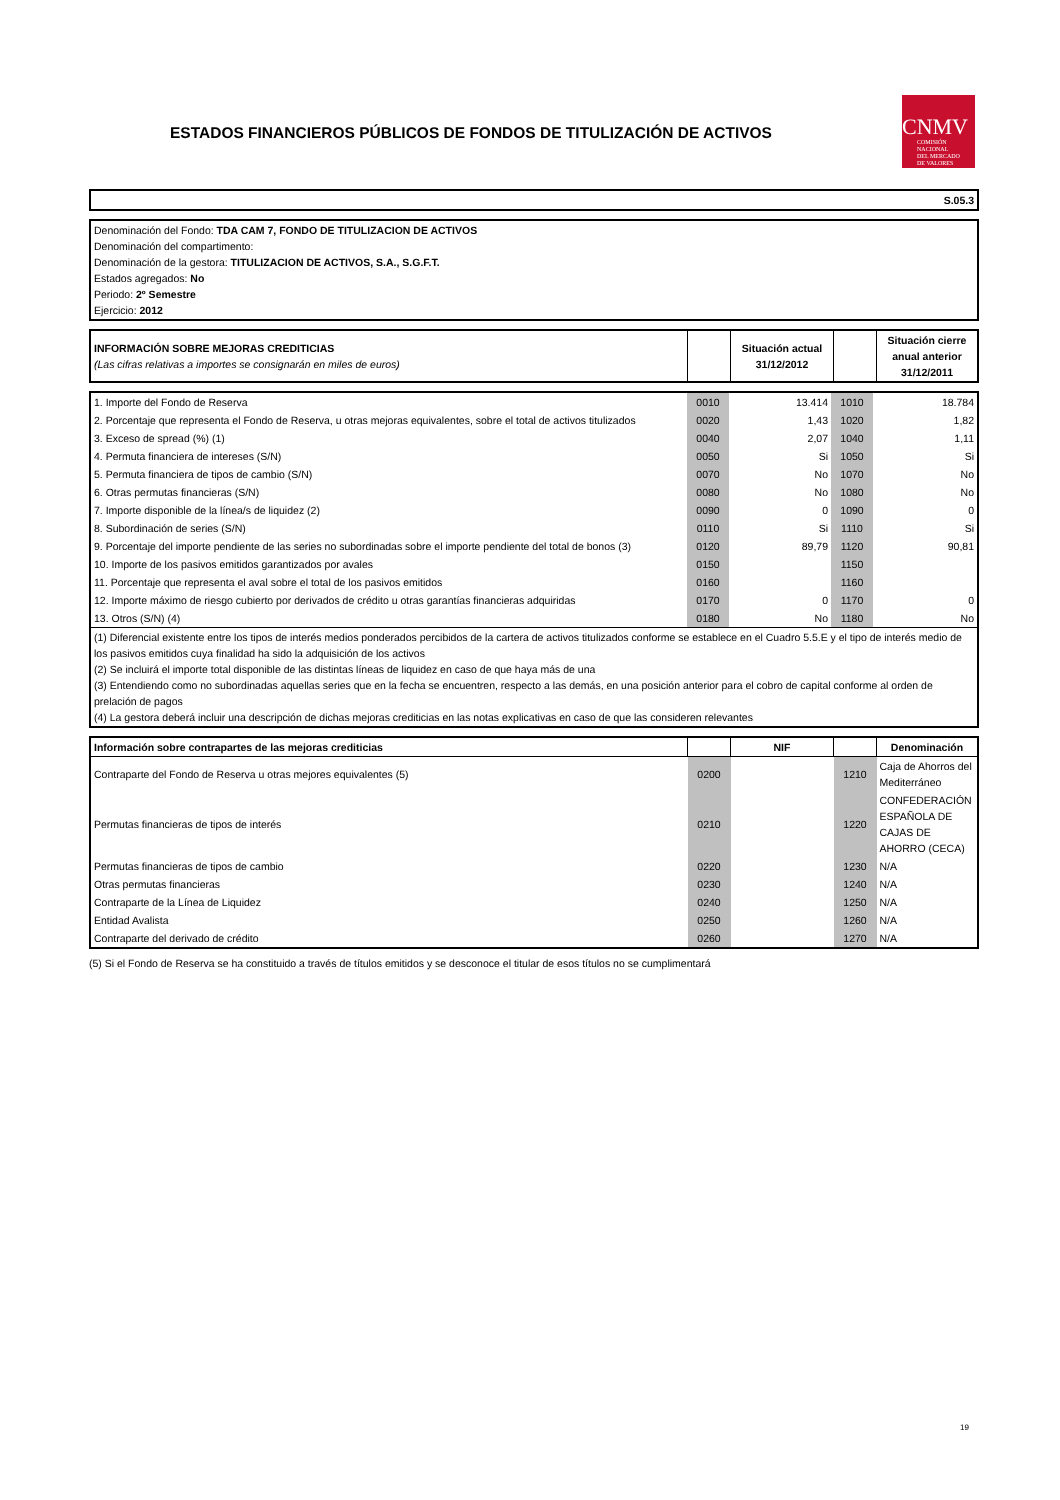ESTADOS FINANCIEROS PÚBLICOS DE FONDOS DE TITULIZACIÓN DE ACTIVOS
CNMV
COMISIÓN
NACIONAL
DEL MERCADO
DE VALORES
| S.05.3 |
| Denominación del Fondo: TDA CAM 7, FONDO DE TITULIZACION DE ACTIVOS Denominación del compartimento: Denominación de la gestora: TITULIZACION DE ACTIVOS, S.A., S.G.F.T. Estados agregados: No Periodo: 2º Semestre Ejercicio: 2012 |
| INFORMACIÓN SOBRE MEJORAS CREDITICIAS (Las cifras relativas a importes se consignarán en miles de euros) | | Situación actual 31/12/2012 | | Situación cierre anual anterior 31/12/2011 |
| 1. Importe del Fondo de Reserva | 0010 | 13.414 | 1010 | 18.784 |
| 2. Porcentaje que representa el Fondo de Reserva, u otras mejoras equivalentes, sobre el total de activos titulizados | 0020 | 1,43 | 1020 | 1,82 |
| 3. Exceso de spread (%) (1) | 0040 | 2,07 | 1040 | 1,11 |
| 4. Permuta financiera de intereses (S/N) | 0050 | Si | 1050 | Si |
| 5. Permuta financiera de tipos de cambio (S/N) | 0070 | No | 1070 | No |
| 6. Otras permutas financieras (S/N) | 0080 | No | 1080 | No |
| 7. Importe disponible de la línea/s de liquidez (2) | 0090 | 0 | 1090 | 0 |
| 8. Subordinación de series (S/N) | 0110 | Si | 1110 | Si |
| 9. Porcentaje del importe pendiente de las series no subordinadas sobre el importe pendiente del total de bonos (3) | 0120 | 89,79 | 1120 | 90,81 |
| 10. Importe de los pasivos emitidos garantizados por avales | 0150 | | 1150 | |
| 11. Porcentaje que representa el aval sobre el total de los pasivos emitidos | 0160 | | 1160 | |
| 12. Importe máximo de riesgo cubierto por derivados de crédito u otras garantías financieras adquiridas | 0170 | 0 | 1170 | 0 |
| 13. Otros (S/N) (4) | 0180 | No | 1180 | No |
| (1) Diferencial existente entre los tipos de interés medios ponderados percibidos de la cartera de activos titulizados conforme se establece en el Cuadro 5.5.E y el tipo de interés medio de los pasivos emitidos cuya finalidad ha sido la adquisición de los activos (2) Se incluirá el importe total disponible de las distintas líneas de liquidez en caso de que haya más de una (3) Entendiendo como no subordinadas aquellas series que en la fecha se encuentren, respecto a las demás, en una posición anterior para el cobro de capital conforme al orden de prelación de pagos (4) La gestora deberá incluir una descripción de dichas mejoras crediticias en las notas explicativas en caso de que las consideren relevantes | | | | |
| Información sobre contrapartes de las mejoras crediticias | | NIF | | Denominación |
| Contraparte del Fondo de Reserva u otras mejores equivalentes (5) | 0200 | | 1210 | Caja de Ahorros del Mediterráneo |
| Permutas financieras de tipos de interés | 0210 | | 1220 | CONFEDERACIÓN ESPAÑOLA DE CAJAS DE AHORRO (CECA) |
| Permutas financieras de tipos de cambio | 0220 | | 1230 | N/A |
| Otras permutas financieras | 0230 | | 1240 | N/A |
| Contraparte de la Línea de Liquidez | 0240 | | 1250 | N/A |
| Entidad Avalista | 0250 | | 1260 | N/A |
| Contraparte del derivado de crédito | 0260 | | 1270 | N/A |
(5) Si el Fondo de Reserva se ha constituido a través de títulos emitidos y se desconoce el titular de esos títulos no se cumplimentará
19